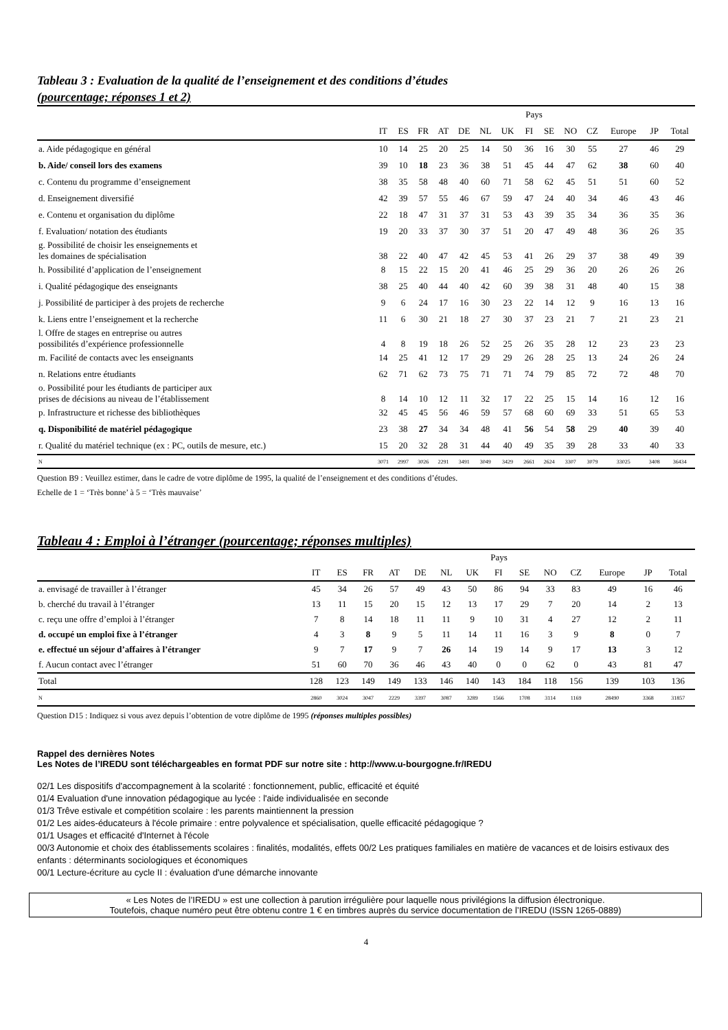Tableau 3 : Evaluation de la qualité de l’enseignement et des conditions d’études
(pourcentage; réponses 1 et 2)
| | Pays | | | | | | | | | | | | | |
| --- | --- | --- | --- | --- | --- | --- | --- | --- | --- | --- | --- | --- | --- | --- |
| | IT | ES | FR | AT | DE | NL | UK | FI | SE | NO | CZ | Europe | JP | Total |
| a. Aide pédagogique en général | 10 | 14 | 25 | 20 | 25 | 14 | 50 | 36 | 16 | 30 | 55 | 27 | 46 | 29 |
| b. Aide/ conseil lors des examens | 39 | 10 | 18 | 23 | 36 | 38 | 51 | 45 | 44 | 47 | 62 | 38 | 60 | 40 |
| c. Contenu du programme d’enseignement | 38 | 35 | 58 | 48 | 40 | 60 | 71 | 58 | 62 | 45 | 51 | 51 | 60 | 52 |
| d. Enseignement diversifié | 42 | 39 | 57 | 55 | 46 | 67 | 59 | 47 | 24 | 40 | 34 | 46 | 43 | 46 |
| e. Contenu et organisation du diplôme | 22 | 18 | 47 | 31 | 37 | 31 | 53 | 43 | 39 | 35 | 34 | 36 | 35 | 36 |
| f. Evaluation/ notation des étudiants | 19 | 20 | 33 | 37 | 30 | 37 | 51 | 20 | 47 | 49 | 48 | 36 | 26 | 35 |
| g. Possibilité de choisir les enseignements et les domaines de spécialisation | 38 | 22 | 40 | 47 | 42 | 45 | 53 | 41 | 26 | 29 | 37 | 38 | 49 | 39 |
| h. Possibilité d’application de l’enseignement | 8 | 15 | 22 | 15 | 20 | 41 | 46 | 25 | 29 | 36 | 20 | 26 | 26 | 26 |
| i. Qualité pédagogique des enseignants | 38 | 25 | 40 | 44 | 40 | 42 | 60 | 39 | 38 | 31 | 48 | 40 | 15 | 38 |
| j. Possibilité de participer à des projets de recherche | 9 | 6 | 24 | 17 | 16 | 30 | 23 | 22 | 14 | 12 | 9 | 16 | 13 | 16 |
| k. Liens entre l’enseignement et la recherche | 11 | 6 | 30 | 21 | 18 | 27 | 30 | 37 | 23 | 21 | 7 | 21 | 23 | 21 |
| l. Offre de stages en entreprise ou autres possibilités d’expérience professionnelle | 4 | 8 | 19 | 18 | 26 | 52 | 25 | 26 | 35 | 28 | 12 | 23 | 23 | 23 |
| m. Facilité de contacts avec les enseignants | 14 | 25 | 41 | 12 | 17 | 29 | 29 | 26 | 28 | 25 | 13 | 24 | 26 | 24 |
| n. Relations entre étudiants | 62 | 71 | 62 | 73 | 75 | 71 | 71 | 74 | 79 | 85 | 72 | 72 | 48 | 70 |
| o. Possibilité pour les étudiants de participer aux prises de décisions au niveau de l’établissement | 8 | 14 | 10 | 12 | 11 | 32 | 17 | 22 | 25 | 15 | 14 | 16 | 12 | 16 |
| p. Infrastructure et richesse des bibliothèques | 32 | 45 | 45 | 56 | 46 | 59 | 57 | 68 | 60 | 69 | 33 | 51 | 65 | 53 |
| q. Disponibilité de matériel pédagogique | 23 | 38 | 27 | 34 | 34 | 48 | 41 | 56 | 54 | 58 | 29 | 40 | 39 | 40 |
| r. Qualité du matériel technique (ex : PC, outils de mesure, etc.) | 15 | 20 | 32 | 28 | 31 | 44 | 40 | 49 | 35 | 39 | 28 | 33 | 40 | 33 |
| N | 3071 | 2997 | 3026 | 2291 | 3491 | 3049 | 3429 | 2661 | 2624 | 3307 | 3079 | 33025 | 3408 | 36434 |
Question B9 : Veuillez estimer, dans le cadre de votre diplôme de 1995, la qualité de l’enseignement et des conditions d’études.
Echelle de 1 = ‘Très bonne’ à 5 = ‘Très mauvaise’
Tableau 4 : Emploi à l’étranger (pourcentage; réponses multiples)
| | Pays | | | | | | | | | | | | | |
| --- | --- | --- | --- | --- | --- | --- | --- | --- | --- | --- | --- | --- | --- | --- |
| | IT | ES | FR | AT | DE | NL | UK | FI | SE | NO | CZ | Europe | JP | Total |
| a. envisagé de travailler à l’étranger | 45 | 34 | 26 | 57 | 49 | 43 | 50 | 86 | 94 | 33 | 83 | 49 | 16 | 46 |
| b. cherché du travail à l’étranger | 13 | 11 | 15 | 20 | 15 | 12 | 13 | 17 | 29 | 7 | 20 | 14 | 2 | 13 |
| c. reçu une offre d’emploi à l’étranger | 7 | 8 | 14 | 18 | 11 | 11 | 9 | 10 | 31 | 4 | 27 | 12 | 2 | 11 |
| d. occupé un emploi fixe à l’étranger | 4 | 3 | 8 | 9 | 5 | 11 | 14 | 11 | 16 | 3 | 9 | 8 | 0 | 7 |
| e. effectué un séjour d’affaires à l’étranger | 9 | 7 | 17 | 9 | 7 | 26 | 14 | 19 | 14 | 9 | 17 | 13 | 3 | 12 |
| f. Aucun contact avec l’étranger | 51 | 60 | 70 | 36 | 46 | 43 | 40 | 0 | 0 | 62 | 0 | 43 | 81 | 47 |
| Total | 128 | 123 | 149 | 149 | 133 | 146 | 140 | 143 | 184 | 118 | 156 | 139 | 103 | 136 |
| N | 2860 | 3024 | 3047 | 2229 | 3397 | 3087 | 3289 | 1566 | 1708 | 3114 | 1169 | 28490 | 3368 | 31857 |
Question D15 : Indiquez si vous avez depuis l’obtention de votre diplôme de 1995 (réponses multiples possibles)
Rappel des dernières Notes
Les Notes de l’IREDU sont téléchargeables en format PDF sur notre site : http://www.u-bourgogne.fr/IREDU
02/1 Les dispositifs d'accompagnement à la scolarité : fonctionnement, public, efficacité et équité
01/4 Evaluation d'une innovation pédagogique au lycée : l'aide individualisée en seconde
01/3 Trêve estivale et compétition scolaire : les parents maintiennent la pression
01/2 Les aides-éducateurs à l'école primaire : entre polyvalence et spécialisation, quelle efficacité pédagogique ?
01/1 Usages et efficacité d'Internet à l'école
00/3 Autonomie et choix des établissements scolaires : finalités, modalités, effets 00/2 Les pratiques familiales en matière de vacances et de loisirs estivaux des enfants : déterminants sociologiques et économiques
00/1 Lecture-écriture au cycle II : évaluation d'une démarche innovante
« Les Notes de l’IREDU » est une collection à parution irrégulière pour laquelle nous privilégions la diffusion électronique.
Toutefois, chaque numéro peut être obtenu contre 1 € en timbres auprès du service documentation de l’IREDU (ISSN 1265-0889)
4